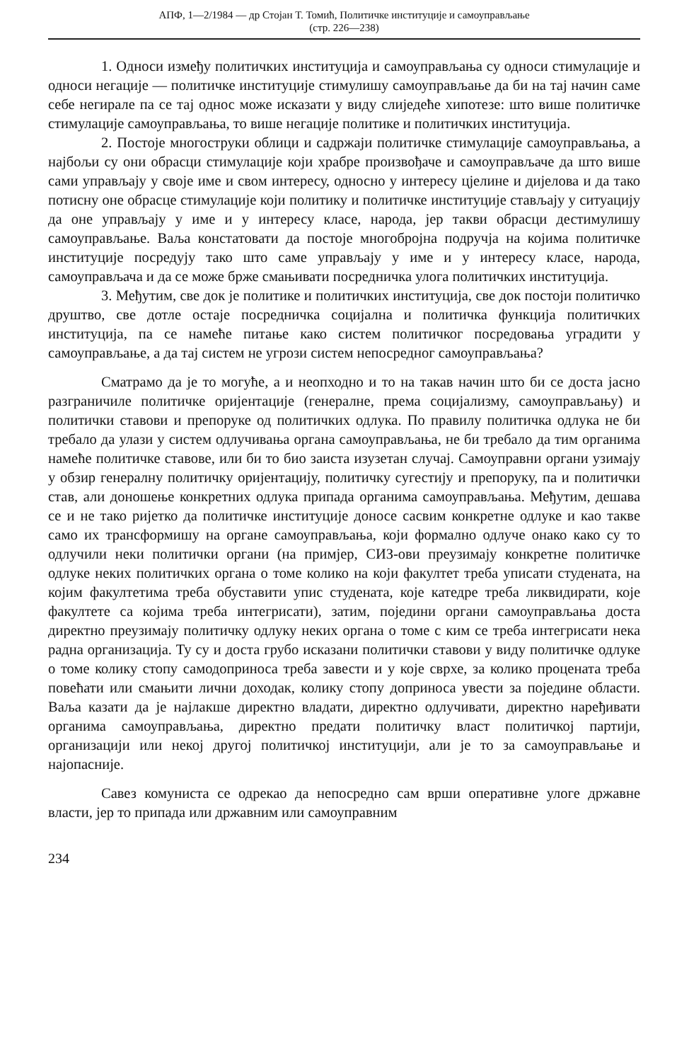АПФ, 1—2/1984 — др Стојан Т. Томић, Политичке институције и самоуправљање
(стр. 226—238)
1. Односи између политичких институција и самоуправљања су односи стимулације и односи негације — политичке институције стимулишу самоуправљање да би на тај начин саме себе негирале па се тај однос може исказати у виду слиједеће хипотезе: што више политичке стимулације самоуправљања, то више негације политике и политичких институција.
2. Постоје многоструки облици и садржаји политичке стимулације самоуправљања, а најбољи су они обрасци стимулације који храбре произвођаче и самоуправљаче да што више сами управљају у своје име и свом интересу, односно у интересу цјелине и дијелова и да тако потисну оне обрасце стимулације који политику и политичке институције стављају у ситуацију да оне управљају у име и у интересу класе, народа, јер такви обрасци дестимулишу самоуправљање. Ваља констатовати да постоје многобројна подручја на којима политичке институције посредују тако што саме управљају у име и у интересу класе, народа, самоуправљача и да се може брже смањивати посредничка улога политичких институција.
3. Међутим, све док је политике и политичких институција, све док постоји политичко друштво, све дотле остаје посредничка социјална и политичка функција политичких институција, па се намеће питање како систем политичког посредовања уградити у самоуправљање, а да тај систем не угрози систем непосредног самоуправљања?
Сматрамо да је то могуће, а и неопходно и то на такав начин што би се доста јасно разграничиле политичке оријентације (генералне, према социјализму, самоуправљању) и политички ставови и препоруке од политичких одлука. По правилу политичка одлука не би требало да улази у систем одлучивања органа самоуправљања, не би требало да тим органима намеће политичке ставове, или би то био заиста изузетан случај. Самоуправни органи узимају у обзир генералну политичку оријентацију, политичку сугестију и препоруку, па и политички став, али доношење конкретних одлука припада органима самоуправљања. Међутим, дешава се и не тако ријетко да политичке институције доносе сасвим конкретне одлуке и као такве само их трансформишу на органе самоуправљања, који формално одлуче онако како су то одлучили неки политички органи (на примјер, СИЗ-ови преузимају конкретне политичке одлуке неких политичких органа о томе колико на који факултет треба уписати студената, на којим факултетима треба обуставити упис студената, које катедре треба ликвидирати, које факултете са којима треба интегрисати), затим, поједини органи самоуправљања доста директно преузимају политичку одлуку неких органа о томе с ким се треба интегрисати нека радна организација. Ту су и доста грубо исказани политички ставови у виду политичке одлуке о томе колику стопу самодоприноса треба завести и у које сврхе, за колико процената треба повећати или смањити лични доходак, колику стопу доприноса увести за поједине области. Ваља казати да је најлакше директно владати, директно одлучивати, директно наређивати органима самоуправљања, директно предати политичку власт политичкој партији, организацији или некој другој политичкој институцији, али је то за самоуправљање и најопасније.
Савез комуниста се одрекао да непосредно сам врши оперативне улоге државне власти, јер то припада или државним или самоуправним
234